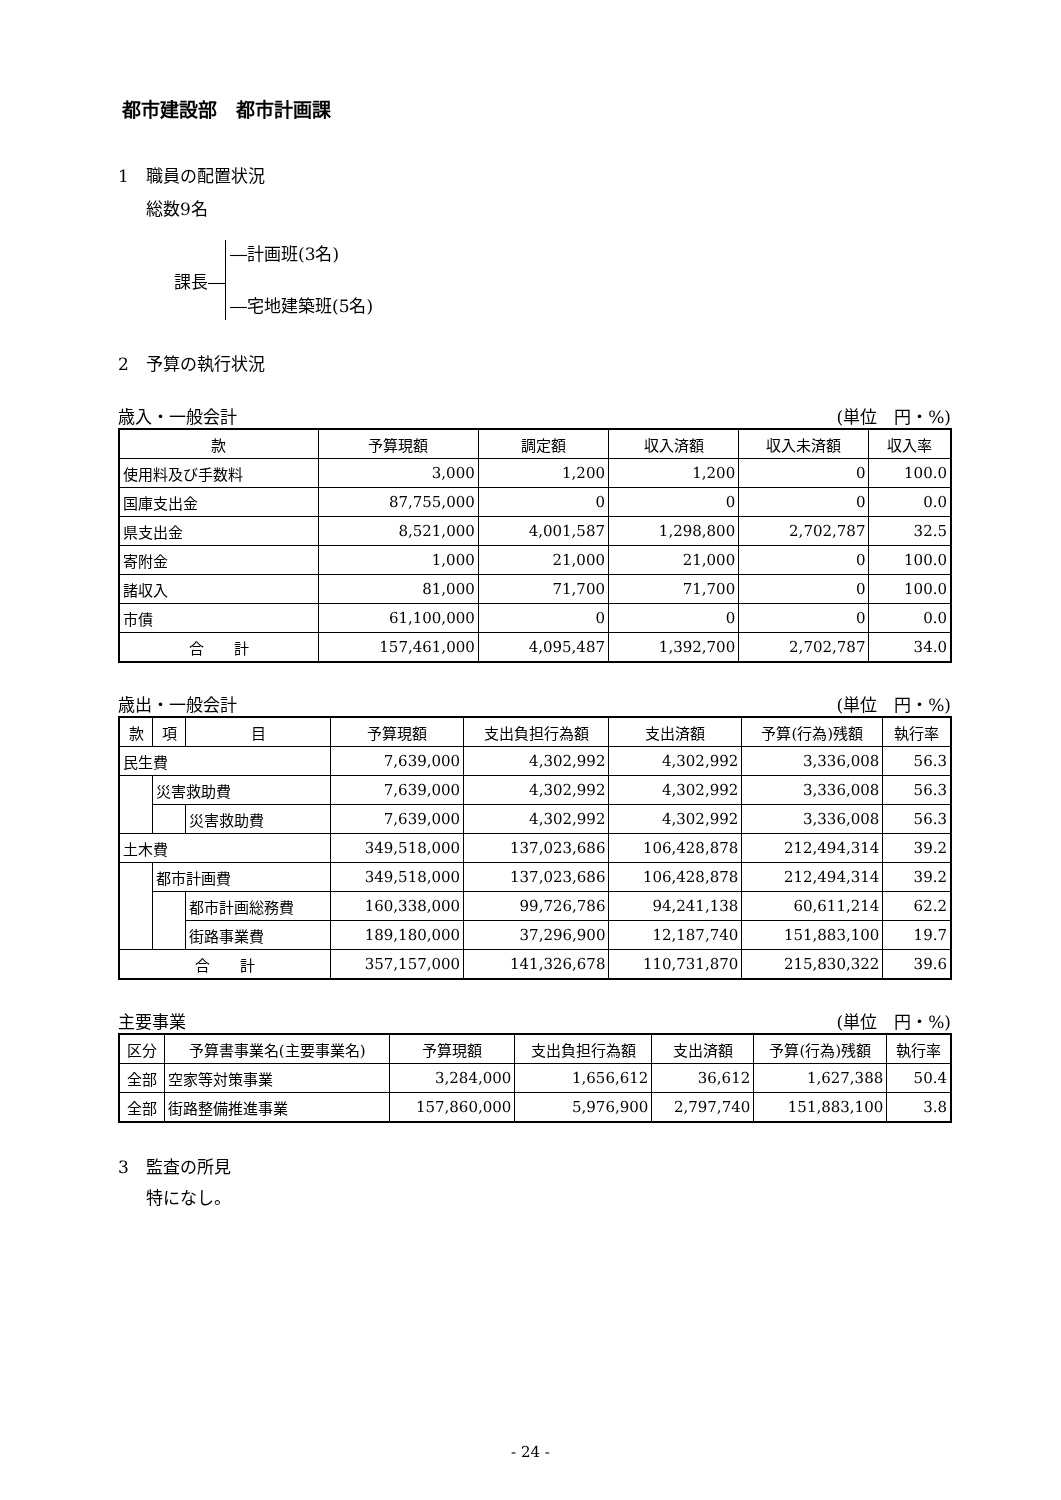都市建設部　都市計画課
1　職員の配置状況
総数9名
課長―
―計画班(3名)
―宅地建築班(5名)
2　予算の執行状況
歳入・一般会計 (単位　円・%)
| 款 | 予算現額 | 調定額 | 収入済額 | 収入未済額 | 収入率 |
| --- | --- | --- | --- | --- | --- |
| 使用料及び手数料 | 3,000 | 1,200 | 1,200 | 0 | 100.0 |
| 国庫支出金 | 87,755,000 | 0 | 0 | 0 | 0.0 |
| 県支出金 | 8,521,000 | 4,001,587 | 1,298,800 | 2,702,787 | 32.5 |
| 寄附金 | 1,000 | 21,000 | 21,000 | 0 | 100.0 |
| 諸収入 | 81,000 | 71,700 | 71,700 | 0 | 100.0 |
| 市債 | 61,100,000 | 0 | 0 | 0 | 0.0 |
| 合 計 | 157,461,000 | 4,095,487 | 1,392,700 | 2,702,787 | 34.0 |
歳出・一般会計 (単位　円・%)
| 款 | 項 | 目 | 予算現額 | 支出負担行為額 | 支出済額 | 予算(行為)残額 | 執行率 |
| --- | --- | --- | --- | --- | --- | --- | --- |
| 民生費 | | | 7,639,000 | 4,302,992 | 4,302,992 | 3,336,008 | 56.3 |
| | 災害救助費 | | 7,639,000 | 4,302,992 | 4,302,992 | 3,336,008 | 56.3 |
| | | 災害救助費 | 7,639,000 | 4,302,992 | 4,302,992 | 3,336,008 | 56.3 |
| 土木費 | | | 349,518,000 | 137,023,686 | 106,428,878 | 212,494,314 | 39.2 |
| | 都市計画費 | | 349,518,000 | 137,023,686 | 106,428,878 | 212,494,314 | 39.2 |
| | | 都市計画総務費 | 160,338,000 | 99,726,786 | 94,241,138 | 60,611,214 | 62.2 |
| | | 街路事業費 | 189,180,000 | 37,296,900 | 12,187,740 | 151,883,100 | 19.7 |
| 合 計 | | | 357,157,000 | 141,326,678 | 110,731,870 | 215,830,322 | 39.6 |
主要事業 (単位　円・%)
| 区分 | 予算書事業名(主要事業名) | 予算現額 | 支出負担行為額 | 支出済額 | 予算(行為)残額 | 執行率 |
| --- | --- | --- | --- | --- | --- | --- |
| 全部 | 空家等対策事業 | 3,284,000 | 1,656,612 | 36,612 | 1,627,388 | 50.4 |
| 全部 | 街路整備推進事業 | 157,860,000 | 5,976,900 | 2,797,740 | 151,883,100 | 3.8 |
3　監査の所見
特になし。
- 24 -